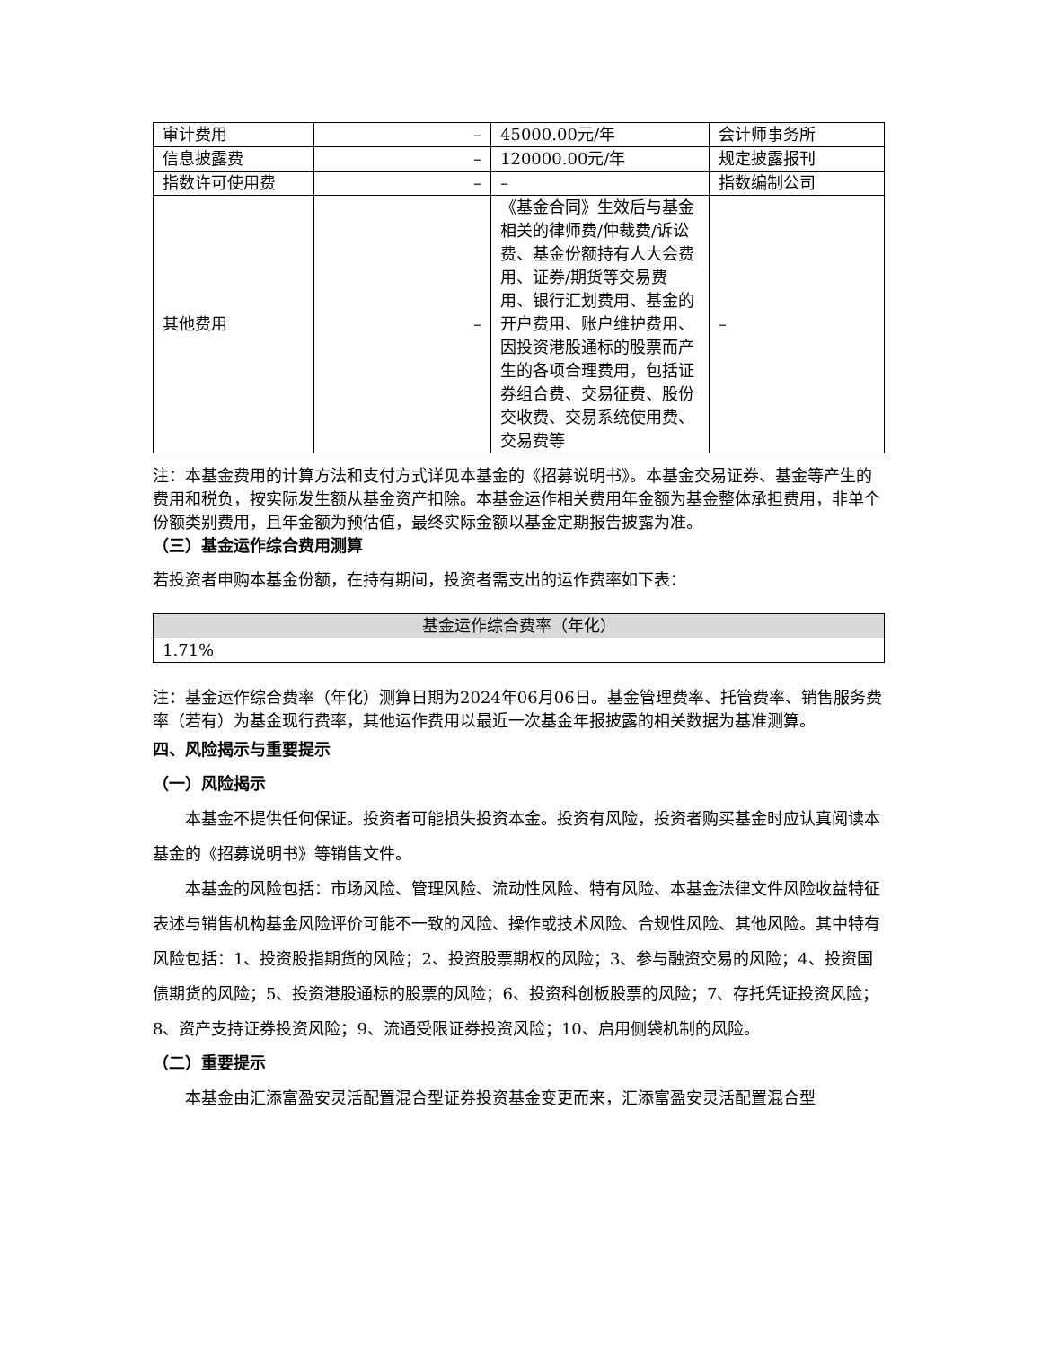| 审计费用 | – | 45000.00元/年 | 会计师事务所 |
| 信息披露费 | – | 120000.00元/年 | 规定披露报刊 |
| 指数许可使用费 | – | – | 指数编制公司 |
| 其他费用 | – | 《基金合同》生效后与基金相关的律师费/仲裁费/诉讼费、基金份额持有人大会费用、证券/期货等交易费用、银行汇划费用、基金的开户费用、账户维护费用、因投资港股通标的股票而产生的各项合理费用，包括证券组合费、交易征费、股份交收费、交易系统使用费、交易费等 | – |
注：本基金费用的计算方法和支付方式详见本基金的《招募说明书》。本基金交易证券、基金等产生的费用和税负，按实际发生额从基金资产扣除。本基金运作相关费用年金额为基金整体承担费用，非单个份额类别费用，且年金额为预估值，最终实际金额以基金定期报告披露为准。
（三）基金运作综合费用测算
若投资者申购本基金份额，在持有期间，投资者需支出的运作费率如下表：
| 基金运作综合费率（年化） |
| 1.71% |
注：基金运作综合费率（年化）测算日期为2024年06月06日。基金管理费率、托管费率、销售服务费率（若有）为基金现行费率，其他运作费用以最近一次基金年报披露的相关数据为基准测算。
四、风险揭示与重要提示
（一）风险揭示
本基金不提供任何保证。投资者可能损失投资本金。投资有风险，投资者购买基金时应认真阅读本基金的《招募说明书》等销售文件。
本基金的风险包括：市场风险、管理风险、流动性风险、特有风险、本基金法律文件风险收益特征表述与销售机构基金风险评价可能不一致的风险、操作或技术风险、合规性风险、其他风险。其中特有风险包括：1、投资股指期货的风险；2、投资股票期权的风险；3、参与融资交易的风险；4、投资国债期货的风险；5、投资港股通标的股票的风险；6、投资科创板股票的风险；7、存托凭证投资风险；8、资产支持证券投资风险；9、流通受限证券投资风险；10、启用侧袋机制的风险。
（二）重要提示
本基金由汇添富盈安灵活配置混合型证券投资基金变更而来，汇添富盈安灵活配置混合型